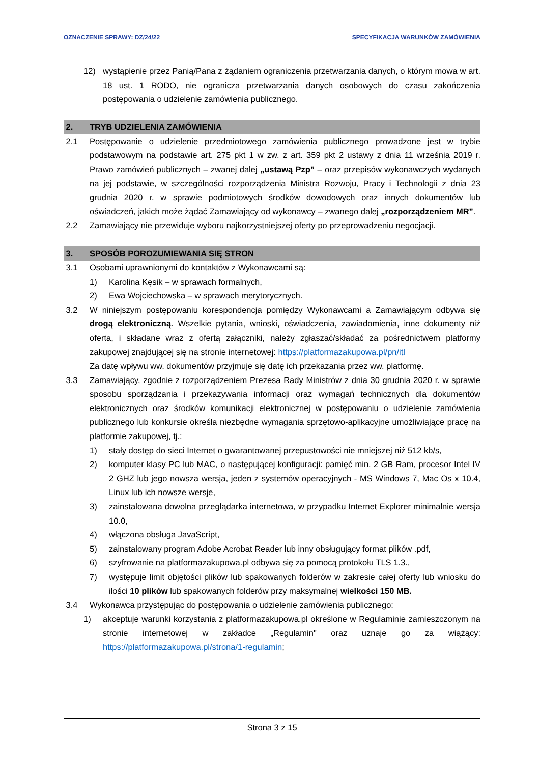OZNACZENIE SPRAWY: DZ/24/22 SPECYFIKACJA WARUNKÓW ZAMÓWIENIA
12) wystąpienie przez Panią/Pana z żądaniem ograniczenia przetwarzania danych, o którym mowa w art. 18 ust. 1 RODO, nie ogranicza przetwarzania danych osobowych do czasu zakończenia postępowania o udzielenie zamówienia publicznego.
2. TRYB UDZIELENIA ZAMÓWIENIA
2.1 Postępowanie o udzielenie przedmiotowego zamówienia publicznego prowadzone jest w trybie podstawowym na podstawie art. 275 pkt 1 w zw. z art. 359 pkt 2 ustawy z dnia 11 września 2019 r. Prawo zamówień publicznych – zwanej dalej „ustawą Pzp” – oraz przepisów wykonawczych wydanych na jej podstawie, w szczególności rozporządzenia Ministra Rozwoju, Pracy i Technologii z dnia 23 grudnia 2020 r. w sprawie podmiotowych środków dowodowych oraz innych dokumentów lub oświadczeń, jakich może żądać Zamawiający od wykonawcy – zwanego dalej „rozporządzeniem MR”.
2.2 Zamawiający nie przewiduje wyboru najkorzystniejszej oferty po przeprowadzeniu negocjacji.
3. SPOSÓB POROZUMIEWANIA SIĘ STRON
3.1 Osobami uprawnionymi do kontaktów z Wykonawcami są:
1) Karolina Kęsik – w sprawach formalnych,
2) Ewa Wojciechowska – w sprawach merytorycznych.
3.2 W niniejszym postępowaniu korespondencja pomiędzy Wykonawcami a Zamawiającym odbywa się drogą elektroniczną. Wszelkie pytania, wnioski, oświadczenia, zawiadomienia, inne dokumenty niż oferta, i składane wraz z ofertą załączniki, należy zgłaszać/składać za pośrednictwem platformy zakupowej znajdującej się na stronie internetowej: https://platformazakupowa.pl/pn/itl
Za datę wpływu ww. dokumentów przyjmuje się datę ich przekazania przez ww. platformę.
3.3 Zamawiający, zgodnie z rozporządzeniem Prezesa Rady Ministrów z dnia 30 grudnia 2020 r. w sprawie sposobu sporządzania i przekazywania informacji oraz wymagań technicznych dla dokumentów elektronicznych oraz środków komunikacji elektronicznej w postępowaniu o udzielenie zamówienia publicznego lub konkursie określa niezbędne wymagania sprzętowo-aplikacyjne umożliwiające pracę na platformie zakupowej, tj.:
1) stały dostęp do sieci Internet o gwarantowanej przepustowości nie mniejszej niż 512 kb/s,
2) komputer klasy PC lub MAC, o następującej konfiguracji: pamięć min. 2 GB Ram, procesor Intel IV 2 GHZ lub jego nowsza wersja, jeden z systemów operacyjnych - MS Windows 7, Mac Os x 10.4, Linux lub ich nowsze wersje,
3) zainstalowana dowolna przeglądarka internetowa, w przypadku Internet Explorer minimalnie wersja 10.0,
4) włączona obsługa JavaScript,
5) zainstalowany program Adobe Acrobat Reader lub inny obsługujący format plików .pdf,
6) szyfrowanie na platformazakupowa.pl odbywa się za pomocą protokołu TLS 1.3.,
7) występuje limit objętości plików lub spakowanych folderów w zakresie całej oferty lub wniosku do ilości 10 plików lub spakowanych folderów przy maksymalnej wielkości 150 MB.
3.4 Wykonawca przystępując do postępowania o udzielenie zamówienia publicznego:
1) akceptuje warunki korzystania z platformazakupowa.pl określone w Regulaminie zamieszczonym na stronie internetowej w zakładce „Regulamin" oraz uznaje go za wiążący: https://platformazakupowa.pl/strona/1-regulamin;
Strona 3 z 15